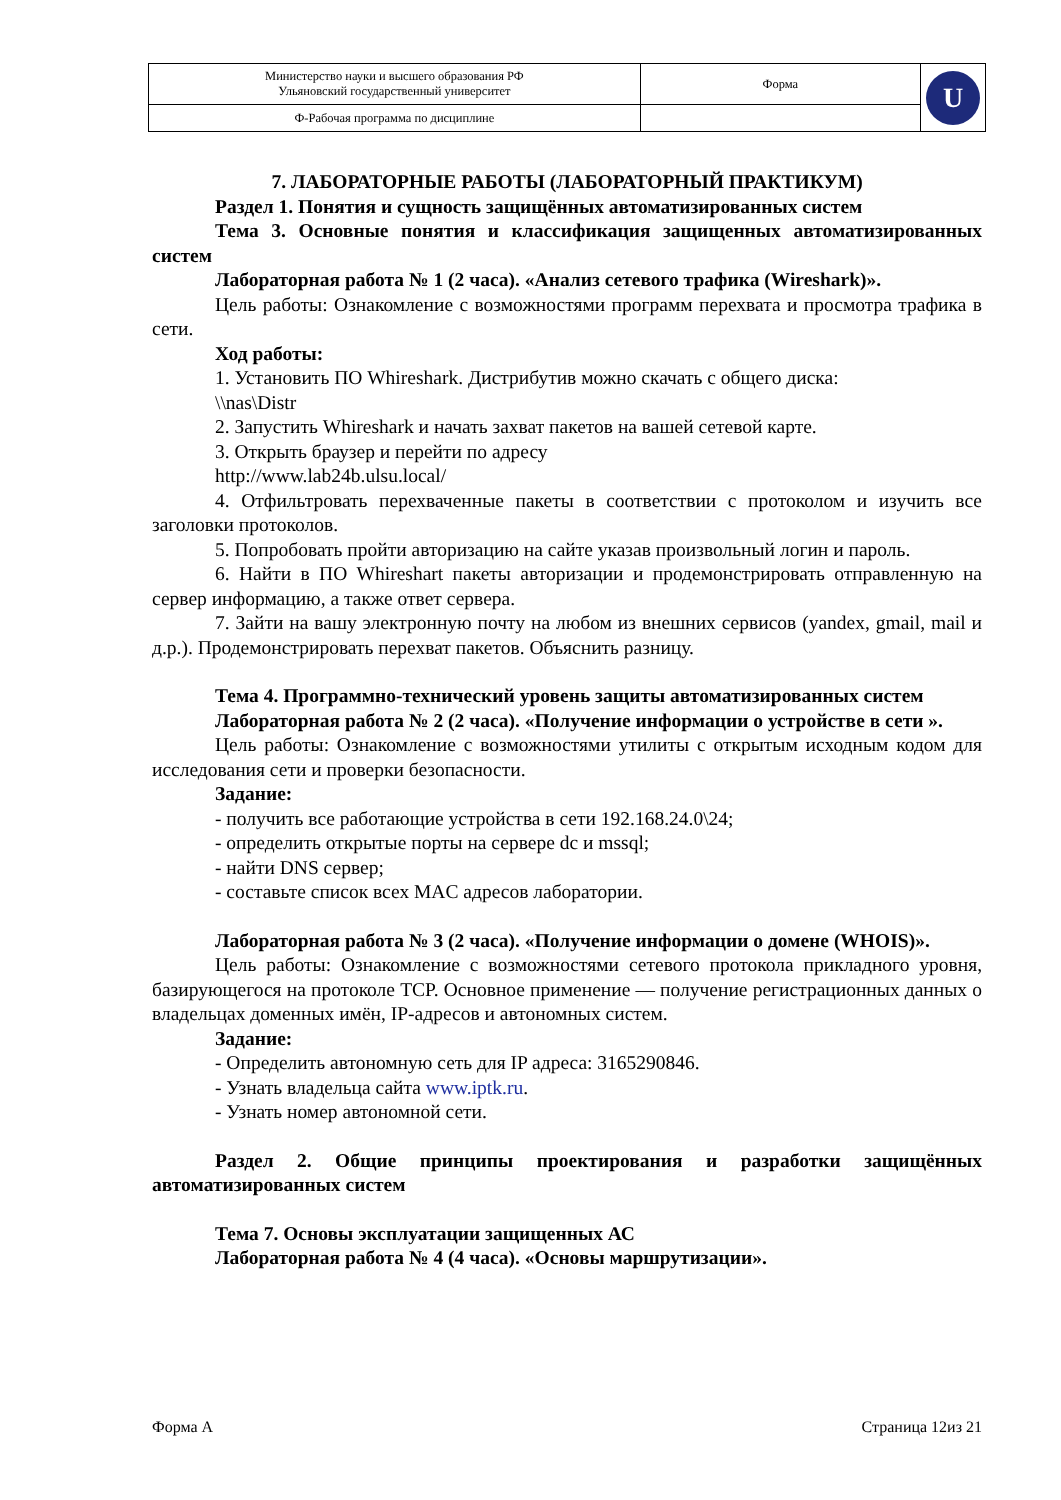| Министерство науки и высшего образования РФ Ульяновский государственный университет | Форма | U |
| Ф-Рабочая программа по дисциплине | | |
7. ЛАБОРАТОРНЫЕ РАБОТЫ (ЛАБОРАТОРНЫЙ ПРАКТИКУМ)
Раздел 1. Понятия и сущность защищённых автоматизированных систем
Тема 3. Основные понятия и классификация защищенных автоматизированных систем
Лабораторная работа № 1 (2 часа). «Анализ сетевого трафика (Wireshark)».
Цель работы: Ознакомление с возможностями программ перехвата и просмотра трафика в сети.
Ход работы:
1. Установить ПО Whireshark. Дистрибутив можно скачать с общего диска:
\\nas\Distr
2. Запустить Whireshark и начать захват пакетов на вашей сетевой карте.
3. Открыть браузер и перейти по адресу
http://www.lab24b.ulsu.local/
4. Отфильтровать перехваченные пакеты в соответствии с протоколом и изучить все заголовки протоколов.
5. Попробовать пройти авторизацию на сайте указав произвольный логин и пароль.
6. Найти в ПО Whireshart пакеты авторизации и продемонстрировать отправленную на сервер информацию, а также ответ сервера.
7. Зайти на вашу электронную почту на любом из внешних сервисов (yandex, gmail, mail и д.р.). Продемонстрировать перехват пакетов. Объяснить разницу.
Тема 4. Программно-технический уровень защиты автоматизированных систем
Лабораторная работа № 2 (2 часа). «Получение информации о устройстве в сети ».
Цель работы: Ознакомление с возможностями утилиты с открытым исходным кодом для исследования сети и проверки безопасности.
Задание:
- получить все работающие устройства в сети 192.168.24.0\24;
- определить открытые порты на сервере dc и mssql;
- найти DNS сервер;
- составьте список всех MAC адресов лаборатории.
Лабораторная работа № 3 (2 часа). «Получение информации о домене (WHOIS)».
Цель работы: Ознакомление с возможностями сетевого протокола прикладного уровня, базирующегося на протоколе TCP. Основное применение — получение регистрационных данных о владельцах доменных имён, IP-адресов и автономных систем.
Задание:
- Определить автономную сеть для IP адреса: 3165290846.
- Узнать владельца сайта www.iptk.ru.
- Узнать номер автономной сети.
Раздел 2. Общие принципы проектирования и разработки защищённых автоматизированных систем
Тема 7. Основы эксплуатации защищенных АС
Лабораторная работа № 4 (4 часа). «Основы маршрутизации».
Форма А Страница 12из 21